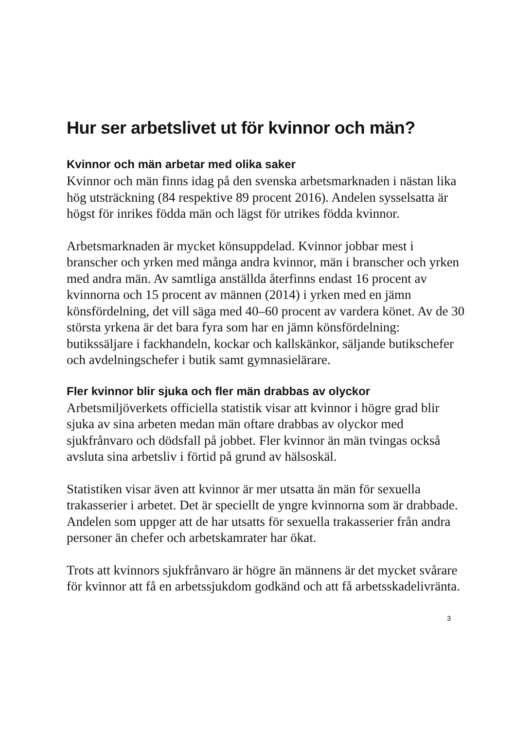Hur ser arbetslivet ut för kvinnor och män?
Kvinnor och män arbetar med olika saker
Kvinnor och män finns idag på den svenska arbetsmarknaden i nästan lika hög utsträckning (84 respektive 89 procent 2016). Andelen sysselsatta är högst för inrikes födda män och lägst för utrikes födda kvinnor.
Arbetsmarknaden är mycket könsuppdelad. Kvinnor jobbar mest i branscher och yrken med många andra kvinnor, män i branscher och yrken med andra män. Av samtliga anställda återfinns endast 16 procent av kvinnorna och 15 procent av männen (2014) i yrken med en jämn könsfördelning, det vill säga med 40–60 procent av vardera könet. Av de 30 största yrkena är det bara fyra som har en jämn könsfördelning: butikssäljare i fackhandeln, kockar och kallskänkor, säljande butikschefer och avdelningschefer i butik samt gymnasielärare.
Fler kvinnor blir sjuka och fler män drabbas av olyckor
Arbetsmiljöverkets officiella statistik visar att kvinnor i högre grad blir sjuka av sina arbeten medan män oftare drabbas av olyckor med sjukfrånvaro och dödsfall på jobbet. Fler kvinnor än män tvingas också avsluta sina arbetsliv i förtid på grund av hälsoskäl.
Statistiken visar även att kvinnor är mer utsatta än män för sexuella trakasserier i arbetet. Det är speciellt de yngre kvinnorna som är drabbade. Andelen som uppger att de har utsatts för sexuella trakasserier från andra personer än chefer och arbetskamrater har ökat.
Trots att kvinnors sjukfrånvaro är högre än männens är det mycket svårare för kvinnor att få en arbetssjukdom godkänd och att få arbetsskadelivränta.
3